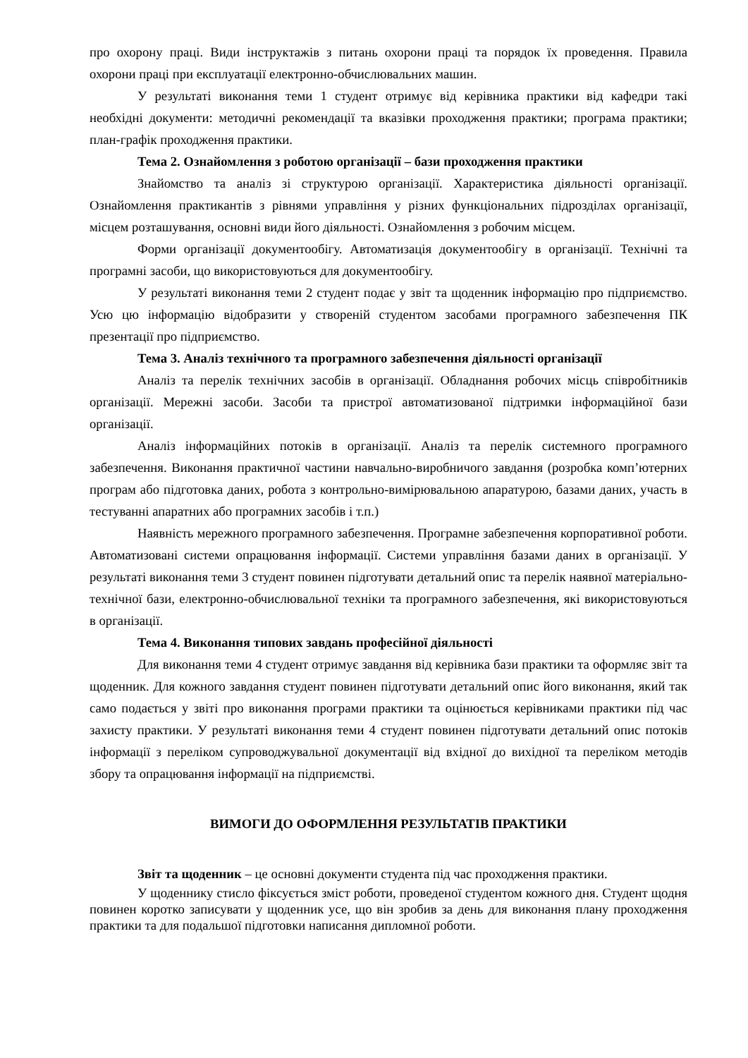про охорону праці. Види інструктажів з питань охорони праці та порядок їх проведення. Правила охорони праці при експлуатації електронно-обчислювальних машин.
У результаті виконання теми 1 студент отримує від керівника практики від кафедри такі необхідні документи: методичні рекомендації та вказівки проходження практики; програма практики; план-графік проходження практики.
Тема 2. Ознайомлення з роботою організації – бази проходження практики
Знайомство та аналіз зі структурою організації. Характеристика діяльності організації. Ознайомлення практикантів з рівнями управління у різних функціональних підрозділах організації, місцем розташування, основні види його діяльності. Ознайомлення з робочим місцем.
Форми організації документообігу. Автоматизація документообігу в організації. Технічні та програмні засоби, що використовуються для документообігу.
У результаті виконання теми 2 студент подає у звіт та щоденник інформацію про підприємство. Усю цю інформацію відобразити у створеній студентом засобами програмного забезпечення ПК презентації про підприємство.
Тема 3. Аналіз технічного та програмного забезпечення діяльності організації
Аналіз та перелік технічних засобів в організації. Обладнання робочих місць співробітників організації. Мережні засоби. Засоби та пристрої автоматизованої підтримки інформаційної бази організації.
Аналіз інформаційних потоків в організації. Аналіз та перелік системного програмного забезпечення. Виконання практичної частини навчально-виробничого завдання (розробка комп’ютерних програм або підготовка даних, робота з контрольно-вимірювальною апаратурою, базами даних, участь в тестуванні апаратних або програмних засобів і т.п.)
Наявність мережного програмного забезпечення. Програмне забезпечення корпоративної роботи. Автоматизовані системи опрацювання інформації. Системи управління базами даних в організації. У результаті виконання теми 3 студент повинен підготувати детальний опис та перелік наявної матеріально-технічної бази, електронно-обчислювальної техніки та програмного забезпечення, які використовуються в організації.
Тема 4. Виконання типових завдань професійної діяльності
Для виконання теми 4 студент отримує завдання від керівника бази практики та оформляє звіт та щоденник. Для кожного завдання студент повинен підготувати детальний опис його виконання, який так само подається у звіті про виконання програми практики та оцінюється керівниками практики під час захисту практики. У результаті виконання теми 4 студент повинен підготувати детальний опис потоків інформації з переліком супроводжувальної документації від вхідної до вихідної та переліком методів збору та опрацювання інформації на підприємстві.
ВИМОГИ ДО ОФОРМЛЕННЯ РЕЗУЛЬТАТІВ ПРАКТИКИ
Звіт та щоденник – це основні документи студента під час проходження практики.
У щоденнику стисло фіксується зміст роботи, проведеної студентом кожного дня. Студент щодня повинен коротко записувати у щоденник усе, що він зробив за день для виконання плану проходження практики та для подальшої підготовки написання дипломної роботи.